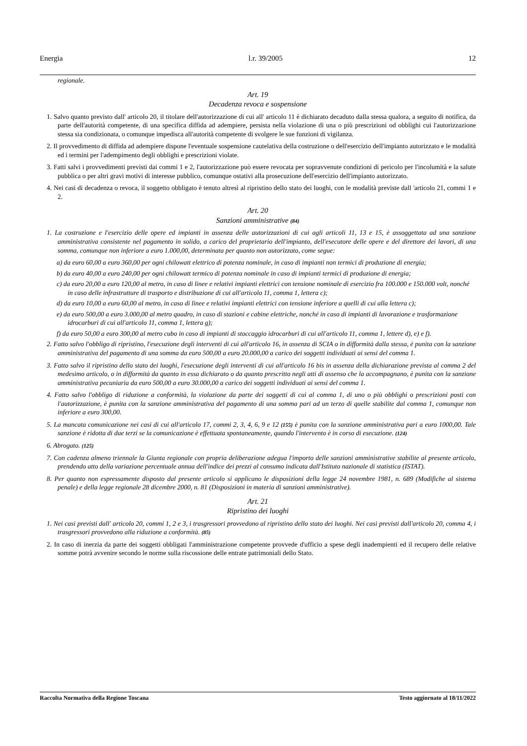Energia l.r. 39/2005 12
regionale.
Art. 19
Decadenza revoca e sospensione
1. Salvo quanto previsto dall' articolo 20, il titolare dell'autorizzazione di cui all' articolo 11 è dichiarato decaduto dalla stessa qualora, a seguito di notifica, da parte dell'autorità competente, di una specifica diffida ad adempiere, persista nella violazione di una o più prescrizioni od obblighi cui l'autorizzazione stessa sia condizionata, o comunque impedisca all'autorità competente di svolgere le sue funzioni di vigilanza.
2. Il provvedimento di diffida ad adempiere dispone l'eventuale sospensione cautelativa della costruzione o dell'esercizio dell'impianto autorizzato e le modalità ed i termini per l'adempimento degli obblighi e prescrizioni violate.
3. Fatti salvi i provvedimenti previsti dai commi 1 e 2, l'autorizzazione può essere revocata per sopravvenute condizioni di pericolo per l'incolumità e la salute pubblica o per altri gravi motivi di interesse pubblico, comunque ostativi alla prosecuzione dell'esercizio dell'impianto autorizzato.
4. Nei casi di decadenza o revoca, il soggetto obbligato è tenuto altresì al ripristino dello stato dei luoghi, con le modalità previste dall 'articolo 21, commi 1 e 2.
Art. 20
Sanzioni amministrative (84)
1. La costruzione e l'esercizio delle opere ed impianti in assenza delle autorizzazioni di cui agli articoli 11, 13 e 15, è assoggettata ad una sanzione amministrativa consistente nel pagamento in solido, a carico del proprietario dell'impianto, dell'esecutore delle opere e del direttore dei lavori, di una somma, comunque non inferiore a euro 1.000,00, determinata per quanto non autorizzato, come segue:
a) da euro 60,00 a euro 360,00 per ogni chilowatt elettrico di potenza nominale, in caso di impianti non termici di produzione di energia;
b) da euro 40,00 a euro 240,00 per ogni chilowatt termico di potenza nominale in caso di impianti termici di produzione di energia;
c) da euro 20,00 a euro 120,00 al metro, in caso di linee e relativi impianti elettrici con tensione nominale di esercizio fra 100.000 e 150.000 volt, nonché in caso delle infrastrutture di trasporto e distribuzione di cui all'articolo 11, comma 1, lettera c);
d) da euro 10,00 a euro 60,00 al metro, in caso di linee e relativi impianti elettrici con tensione inferiore a quelli di cui alla lettera c);
e) da euro 500,00 a euro 3.000,00 al metro quadro, in caso di stazioni e cabine elettriche, nonché in caso di impianti di lavorazione e trasformazione idrocarburi di cui all'articolo 11, comma 1, lettera g);
f) da euro 50,00 a euro 300,00 al metro cubo in caso di impianti di stoccaggio idrocarburi di cui all'articolo 11, comma 1, lettere d), e) e f).
2. Fatto salvo l'obbligo di ripristino, l'esecuzione degli interventi di cui all'articolo 16, in assenza di SCIA o in difformità dalla stessa, è punita con la sanzione amministrativa del pagamento di una somma da euro 500,00 a euro 20.000,00 a carico dei soggetti individuati ai sensi del comma 1.
3. Fatto salvo il ripristino dello stato dei luoghi, l'esecuzione degli interventi di cui all'articolo 16 bis in assenza della dichiarazione prevista al comma 2 del medesimo articolo, o in difformità da quanto in essa dichiarato o da quanto prescritto negli atti di assenso che la accompagnano, è punita con la sanzione amministrativa pecuniaria da euro 500,00 a euro 30.000,00 a carico dei soggetti individuati ai sensi del comma 1.
4. Fatto salvo l'obbligo di riduzione a conformità, la violazione da parte dei soggetti di cui al comma 1, di uno o più obblighi o prescrizioni posti con l'autorizzazione, è punita con la sanzione amministrativa del pagamento di una somma pari ad un terzo di quelle stabilite dal comma 1, comunque non inferiore a euro 300,00.
5. La mancata comunicazione nei casi di cui all'articolo 17, commi 2, 3, 4, 6, 9 e 12 (155) è punita con la sanzione amministrativa pari a euro 1000,00. Tale sanzione è ridotta di due terzi se la comunicazione è effettuata spontaneamente, quando l'intervento è in corso di esecuzione. (124)
6. Abrogato. (125)
7. Con cadenza almeno triennale la Giunta regionale con propria deliberazione adegua l'importo delle sanzioni amministrative stabilite al presente articolo, prendendo atto della variazione percentuale annua dell'indice dei prezzi al consumo indicata dall'Istituto nazionale di statistica (ISTAT).
8. Per quanto non espressamente disposto dal presente articolo si applicano le disposizioni della legge 24 novembre 1981, n. 689 (Modifiche al sistema penale) e della legge regionale 28 dicembre 2000, n. 81 (Disposizioni in materia di sanzioni amministrative).
Art. 21
Ripristino dei luoghi
1. Nei casi previsti dall' articolo 20, commi 1, 2 e 3, i trasgressori provvedono al ripristino dello stato dei luoghi. Nei casi previsti dall'articolo 20, comma 4, i trasgressori provvedono alla riduzione a conformità. (85)
2. In caso di inerzia da parte dei soggetti obbligati l'amministrazione competente provvede d'ufficio a spese degli inadempienti ed il recupero delle relative somme potrà avvenire secondo le norme sulla riscossione delle entrate patrimoniali dello Stato.
Raccolta Normativa della Regione Toscana Testo aggiornato al 18/11/2022